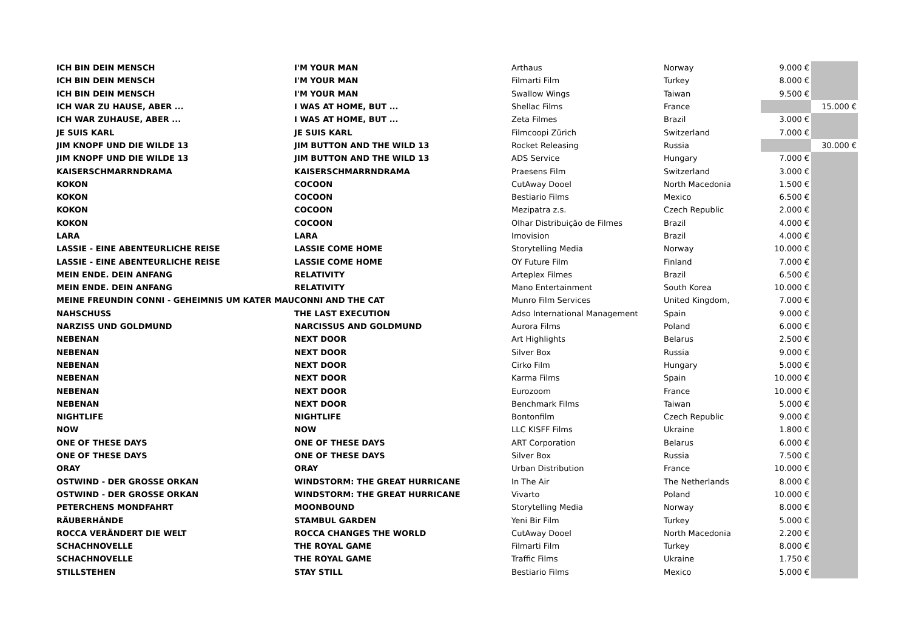| ICH BIN DEIN MENSCH | I'M YOUR MAN | Arthaus | Norway | 9.000 € | |
| ICH BIN DEIN MENSCH | I'M YOUR MAN | Filmarti Film | Turkey | 8.000 € | |
| ICH BIN DEIN MENSCH | I'M YOUR MAN | Swallow Wings | Taiwan | 9.500 € | |
| ICH WAR ZU HAUSE, ABER ... | I WAS AT HOME, BUT ... | Shellac Films | France | | 15.000 € |
| ICH WAR ZUHAUSE, ABER ... | I WAS AT HOME, BUT ... | Zeta Filmes | Brazil | 3.000 € | |
| JE SUIS KARL | JE SUIS KARL | Filmcoopi Zürich | Switzerland | 7.000 € | |
| JIM KNOPF UND DIE WILDE 13 | JIM BUTTON AND THE WILD 13 | Rocket Releasing | Russia | | 30.000 € |
| JIM KNOPF UND DIE WILDE 13 | JIM BUTTON AND THE WILD 13 | ADS Service | Hungary | 7.000 € | |
| KAISERSCHMARRNDRAMA | KAISERSCHMARRNDRAMA | Praesens Film | Switzerland | 3.000 € | |
| KOKON | COCOON | CutAway Dooel | North Macedonia | 1.500 € | |
| KOKON | COCOON | Bestiario Films | Mexico | 6.500 € | |
| KOKON | COCOON | Mezipatra z.s. | Czech Republic | 2.000 € | |
| KOKON | COCOON | Olhar Distribuição de Filmes | Brazil | 4.000 € | |
| LARA | LARA | Imovision | Brazil | 4.000 € | |
| LASSIE - EINE ABENTEURLICHE REISE | LASSIE COME HOME | Storytelling Media | Norway | 10.000 € | |
| LASSIE - EINE ABENTEURLICHE REISE | LASSIE COME HOME | OY Future Film | Finland | 7.000 € | |
| MEIN ENDE. DEIN ANFANG | RELATIVITY | Arteplex Filmes | Brazil | 6.500 € | |
| MEIN ENDE. DEIN ANFANG | RELATIVITY | Mano Entertainment | South Korea | 10.000 € | |
| MEINE FREUNDIN CONNI - GEHEIMNIS UM KATER MAU | CONNI AND THE CAT | Munro Film Services | United Kingdom, | 7.000 € | |
| NAHSCHUSS | THE LAST EXECUTION | Adso International Management | Spain | 9.000 € | |
| NARZISS UND GOLDMUND | NARCISSUS AND GOLDMUND | Aurora Films | Poland | 6.000 € | |
| NEBENAN | NEXT DOOR | Art Highlights | Belarus | 2.500 € | |
| NEBENAN | NEXT DOOR | Silver Box | Russia | 9.000 € | |
| NEBENAN | NEXT DOOR | Cirko Film | Hungary | 5.000 € | |
| NEBENAN | NEXT DOOR | Karma Films | Spain | 10.000 € | |
| NEBENAN | NEXT DOOR | Eurozoom | France | 10.000 € | |
| NEBENAN | NEXT DOOR | Benchmark Films | Taiwan | 5.000 € | |
| NIGHTLIFE | NIGHTLIFE | Bontonfilm | Czech Republic | 9.000 € | |
| NOW | NOW | LLC KISFF Films | Ukraine | 1.800 € | |
| ONE OF THESE DAYS | ONE OF THESE DAYS | ART Corporation | Belarus | 6.000 € | |
| ONE OF THESE DAYS | ONE OF THESE DAYS | Silver Box | Russia | 7.500 € | |
| ORAY | ORAY | Urban Distribution | France | 10.000 € | |
| OSTWIND - DER GROSSE ORKAN | WINDSTORM: THE GREAT HURRICANE | In The Air | The Netherlands | 8.000 € | |
| OSTWIND - DER GROSSE ORKAN | WINDSTORM: THE GREAT HURRICANE | Vivarto | Poland | 10.000 € | |
| PETERCHENS MONDFAHRT | MOONBOUND | Storytelling Media | Norway | 8.000 € | |
| RÄUBERHÄNDE | STAMBUL GARDEN | Yeni Bir Film | Turkey | 5.000 € | |
| ROCCA VERÄNDERT DIE WELT | ROCCA CHANGES THE WORLD | CutAway Dooel | North Macedonia | 2.200 € | |
| SCHACHNOVELLE | THE ROYAL GAME | Filmarti Film | Turkey | 8.000 € | |
| SCHACHNOVELLE | THE ROYAL GAME | Traffic Films | Ukraine | 1.750 € | |
| STILLSTEHEN | STAY STILL | Bestiario Films | Mexico | 5.000 € | |